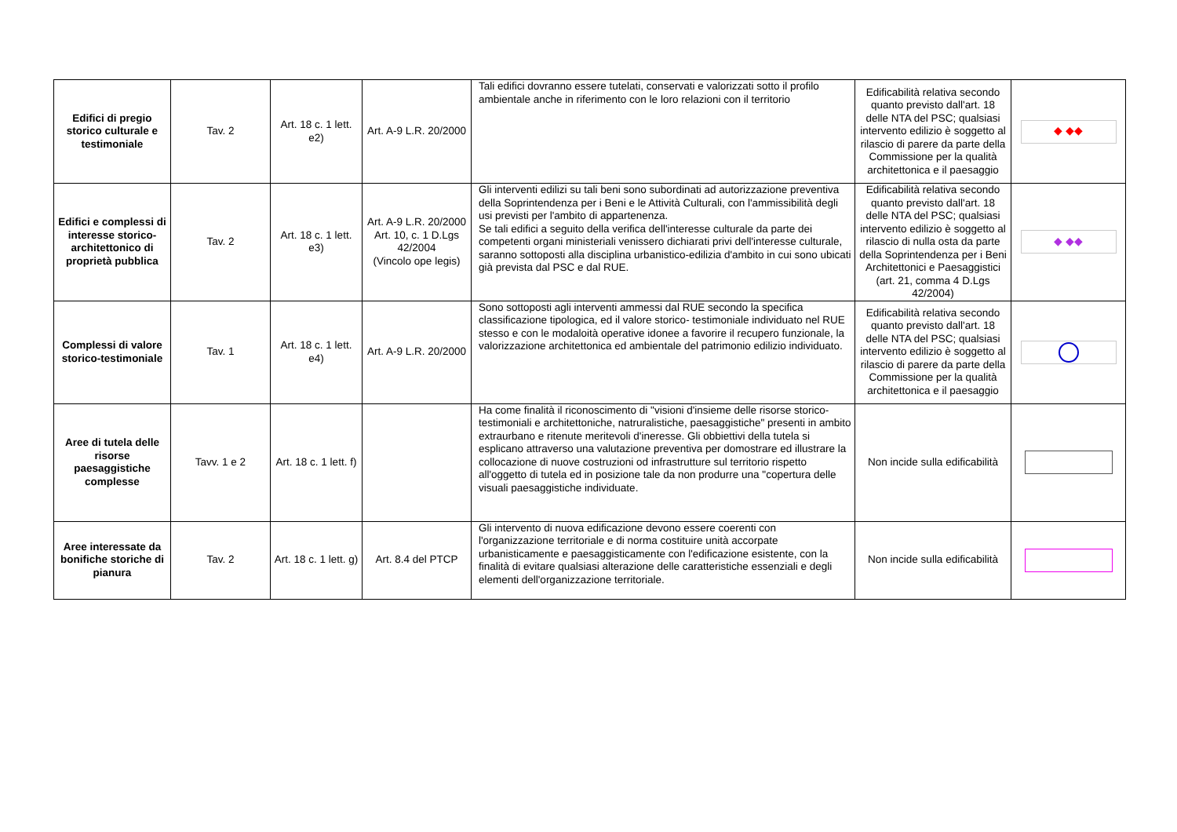| Edifici di pregio storico culturale e testimoniale | Tav. 2 | Art. 18 c. 1 lett. e2) | Art. A-9 L.R. 20/2000 | Tali edifici dovranno essere tutelati, conservati e valorizzati sotto il profilo ambientale anche in riferimento con le loro relazioni con il territorio | Edificabilità relativa secondo quanto previsto dall'art. 18 delle NTA del PSC; qualsiasi intervento edilizio è soggetto al rilascio di parere da parte della Commissione per la qualità architettonica e il paesaggio | ◆ ◆◆ |
| Edifici e complessi di interesse storico-architettonico di proprietà pubblica | Tav. 2 | Art. 18 c. 1 lett. e3) | Art. A-9 L.R. 20/2000 Art. 10, c. 1 D.Lgs 42/2004 (Vincolo ope legis) | Gli interventi edilizi su tali beni sono subordinati ad autorizzazione preventiva della Soprintendenza per i Beni e le Attività Culturali, con l'ammissibilità degli usi previsti per l'ambito di appartenenza. Se tali edifici a seguito della verifica dell'interesse culturale da parte dei competenti organi ministeriali venissero dichiarati privi dell'interesse culturale, saranno sottoposti alla disciplina urbanistico-edilizia d'ambito in cui sono ubicati già prevista dal PSC e dal RUE. | Edificabilità relativa secondo quanto previsto dall'art. 18 delle NTA del PSC; qualsiasi intervento edilizio è soggetto al rilascio di nulla osta da parte della Soprintendenza per i Beni Architettonici e Paesaggistici (art. 21, comma 4 D.Lgs 42/2004) | ◆ ◆◆ |
| Complessi di valore storico-testimoniale | Tav. 1 | Art. 18 c. 1 lett. e4) | Art. A-9 L.R. 20/2000 | Sono sottoposti agli interventi ammessi dal RUE secondo la specifica classificazione tipologica, ed il valore storico- testimoniale individuato nel RUE stesso e con le modaloità operative idonee a favorire il recupero funzionale, la valorizzazione architettonica ed ambientale del patrimonio edilizio individuato. | Edificabilità relativa secondo quanto previsto dall'art. 18 delle NTA del PSC; qualsiasi intervento edilizio è soggetto al rilascio di parere da parte della Commissione per la qualità architettonica e il paesaggio | |
| Aree di tutela delle risorse paesaggistiche complesse | Tavv. 1 e 2 | Art. 18 c. 1 lett. f) | | Ha come finalità il riconoscimento di "visioni d'insieme delle risorse storico-testimoniali e architettoniche, natruralistiche, paesaggistiche" presenti in ambito extraurbano e ritenute meritevoli d'ineresse. Gli obbiettivi della tutela si esplicano attraverso una valutazione preventiva per domostrare ed illustrare la collocazione di nuove costruzioni od infrastrutture sul territorio rispetto all'oggetto di tutela ed in posizione tale da non produrre una "copertura delle visuali paesaggistiche individuate. | Non incide sulla edificabilità | |
| Aree interessate da bonifiche storiche di pianura | Tav. 2 | Art. 18 c. 1 lett. g) | Art. 8.4 del PTCP | Gli intervento di nuova edificazione devono essere coerenti con l'organizzazione territoriale e di norma costituire unità accorpate urbanisticamente e paesaggisticamente con l'edificazione esistente, con la finalità di evitare qualsiasi alterazione delle caratteristiche essenziali e degli elementi dell'organizzazione territoriale. | Non incide sulla edificabilità | |